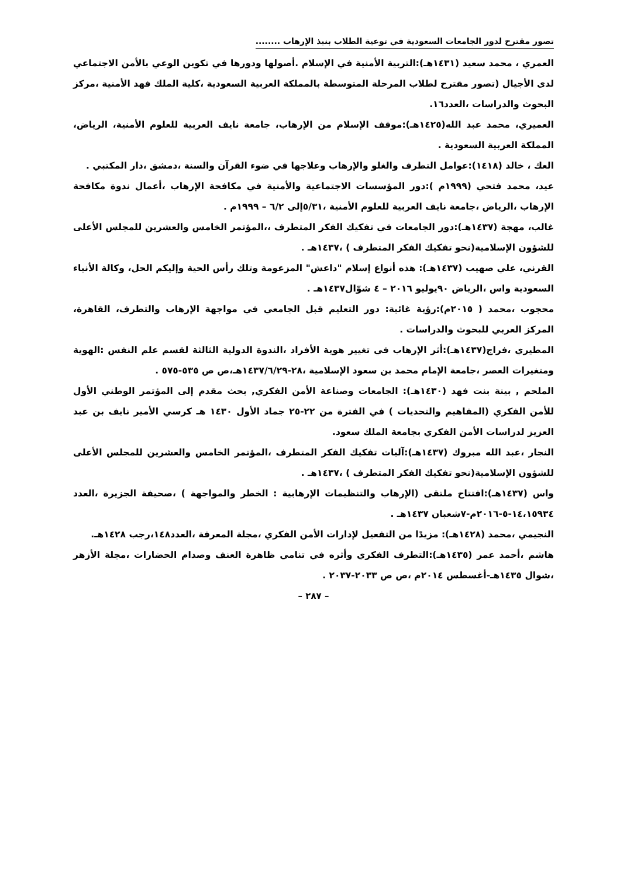تصور مقترح لدور الجامعات السعودية في توعية الطلاب بنبذ الإرهاب ........
العمري ، محمد سعيد (١٤٣١هـ):التربية الأمنية في الإسلام .أصولها ودورها في تكوين الوعي بالأمن الاجتماعي لدى الأجيال (تصور مقترح لطلاب المرحلة المتوسطة بالمملكة العربية السعودية ،كلية الملك فهد الأمنية ،مركز البحوث والدراسات ،العدد١٦.
العميري، محمد عبد الله(١٤٢٥هـ):موقف الإسلام من الإرهاب، جامعة نايف العربية للعلوم الأمنية، الرياض، المملكة العربية السعودية .
العك ، خالد (١٤١٨):عوامل التطرف والغلو والإرهاب وعلاجها في ضوء القرآن والسنة ،دمشق ،دار المكتبي .
عيد، محمد فتحي (١٩٩٩م ):دور المؤسسات الاجتماعية والأمنية في مكافحة الإرهاب ،أعمال ندوة مكافحة الإرهاب ،الرياض ،جامعة نايف العربية للعلوم الأمنية ،٥/٣١إلى ٦/٢ – ١٩٩٩م .
غالب، مهجة (١٤٣٧هـ):دور الجامعات في تفكيك الفكر المتطرف ،،المؤتمر الخامس والعشرين للمجلس الأعلى للشؤون الإسلامية(نحو تفكيك الفكر المتطرف ) ،١٤٣٧هـ .
القرني، علي صهيب (١٤٣٧هـ): هذه أنواع إسلام "داعش" المزعومة وتلك رأس الحية وإليكم الحل، وكالة الأنباء السعودية واس ،الرياض ٩٠يوليو ٢٠١٦ – ٤ شوّال١٤٣٧هـ .
محجوب ،محمد ( ٢٠١٥م):رؤية غائبة: دور التعليم قبل الجامعي في مواجهة الإرهاب والتطرف، القاهرة، المركز العربي للبحوث والدراسات .
المطيري ،فراج(١٤٣٧هـ):أثر الإرهاب في تغيير هوية الأفراد ،الندوة الدولية الثالثة لقسم علم النفس :الهوية ومتغيرات العصر ،جامعة الإمام محمد بن سعود الإسلامية ،٢٨-١٤٣٧/٦/٢٩هـ،ص ص ٥٣٥-٥٧٥ .
الملحم , بينة بنت فهد (١٤٣٠هـ): الجامعات وصناعة الأمن الفكري, بحث مقدم إلى المؤتمر الوطني الأول للأمن الفكري (المفاهيم والتحديات ) في الفترة من ٢٢-٢٥ جماد الأول ١٤٣٠ هـ كرسي الأمير نايف بن عبد العزيز لدراسات الأمن الفكري بجامعة الملك سعود.
النجار ،عبد الله مبروك (١٤٣٧هـ):آليات تفكيك الفكر المتطرف ،المؤتمر الخامس والعشرين للمجلس الأعلى للشؤون الإسلامية(نحو تفكيك الفكر المتطرف ) ،١٤٣٧هـ .
واس (١٤٣٧هـ):افتتاح ملتقى (الإرهاب والتنظيمات الإرهابية : الخطر والمواجهة ) ،صحيفة الجزيرة ،العدد ١٤،١٥٩٣٤-٥-٢٠١٦م-٧شعبان ١٤٣٧هـ .
النجيمي ،محمد (١٤٢٨هـ): مزيدًا من التفعيل لإدارات الأمن الفكري ،مجلة المعرفة ،العدد١٤٨،رجب ١٤٢٨هـ.
هاشم ،أحمد عمر (١٤٣٥هـ):التطرف الفكري وأثره في تنامي ظاهرة العنف وصدام الحضارات ،مجلة الأزهر ،شوال ١٤٣٥هـ-أغسطس ٢٠١٤م ،ص ص ٢٠٣٣-٢٠٣٧ .
– ٢٨٧ –